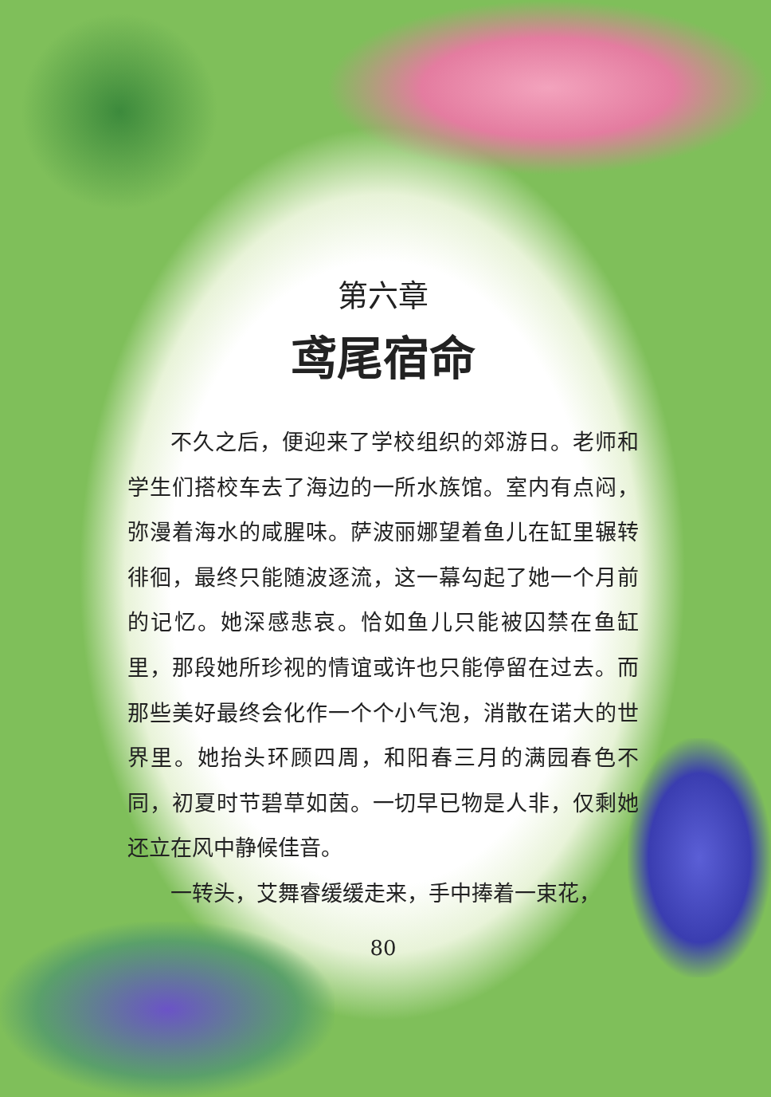第六章
鸢尾宿命
不久之后，便迎来了学校组织的郊游日。老师和学生们搭校车去了海边的一所水族馆。室内有点闷，弥漫着海水的咸腥味。萨波丽娜望着鱼儿在缸里辗转徘徊，最终只能随波逐流，这一幕勾起了她一个月前的记忆。她深感悲哀。恰如鱼儿只能被囚禁在鱼缸里，那段她所珍视的情谊或许也只能停留在过去。而那些美好最终会化作一个个小气泡，消散在诺大的世界里。她抬头环顾四周，和阳春三月的满园春色不同，初夏时节碧草如茵。一切早已物是人非，仅剩她还立在风中静候佳音。
一转头，艾舞睿缓缓走来，手中捧着一束花，
80